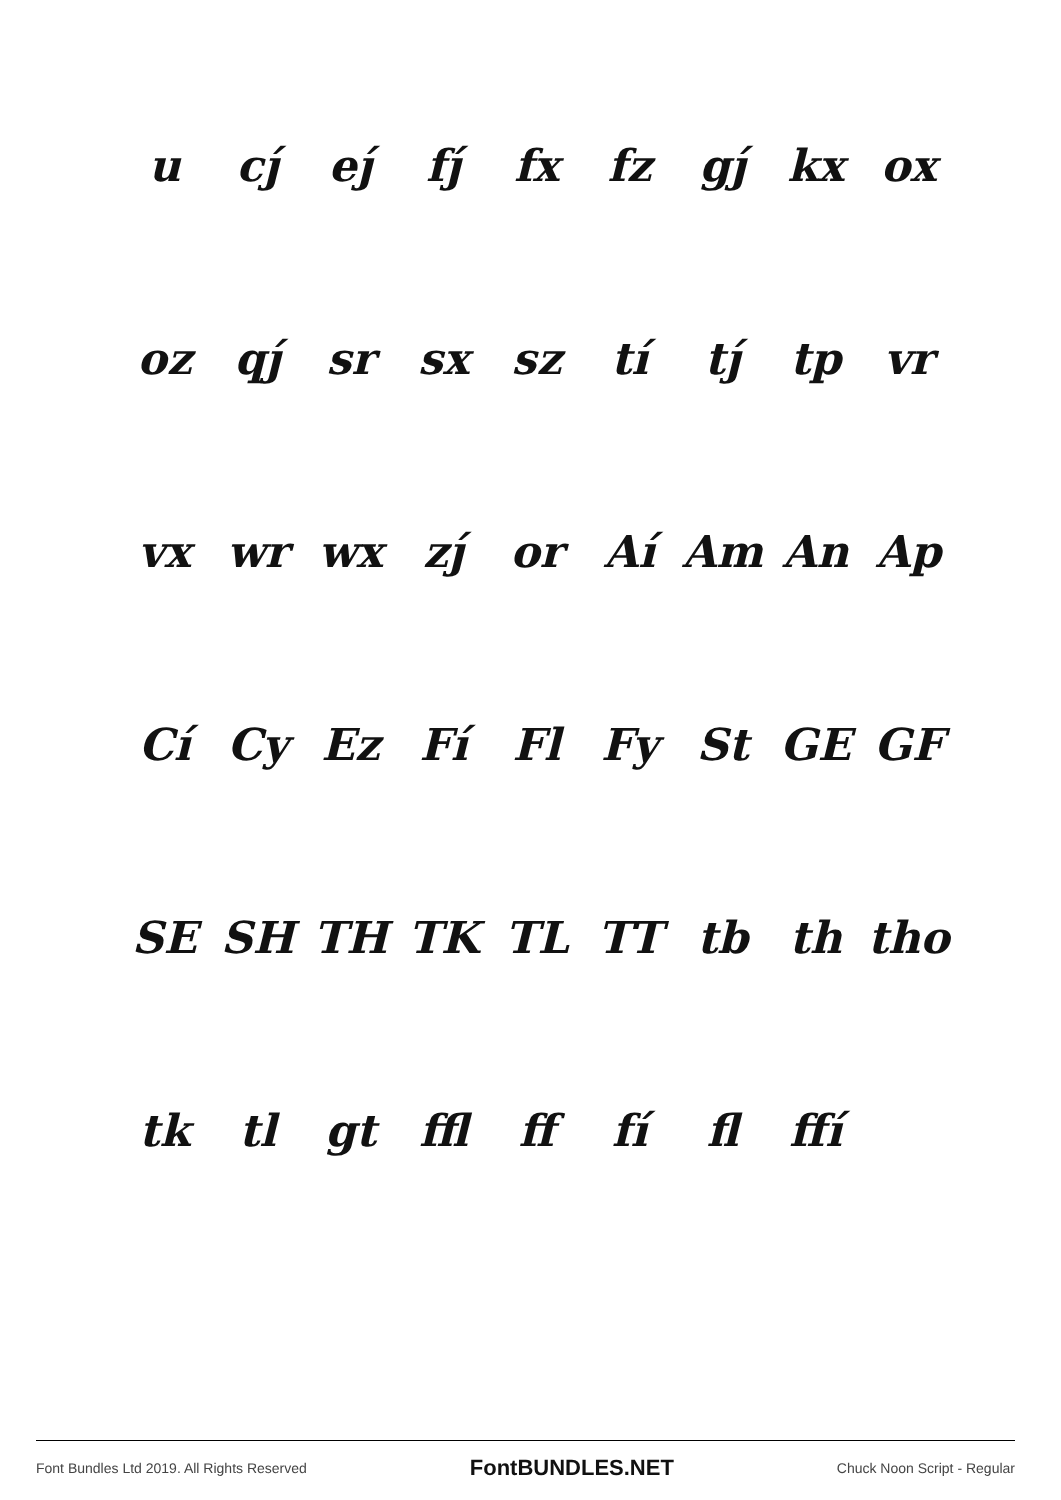u cj́ ej́ fj́ fx fz gj́ kx ox
oz qj́ sr sx sz tí tj́ tp vr
vx wr wx zj́ or Aí Am An Ap
Cí Cy Ez Fí Fl Fy St GE GF
SE SH TH TK TL TT tb th tho
tk tl gt ffl ff fí fl ffí
Font Bundles Ltd 2019. All Rights Reserved FontBUNDLES.NET Chuck Noon Script - Regular